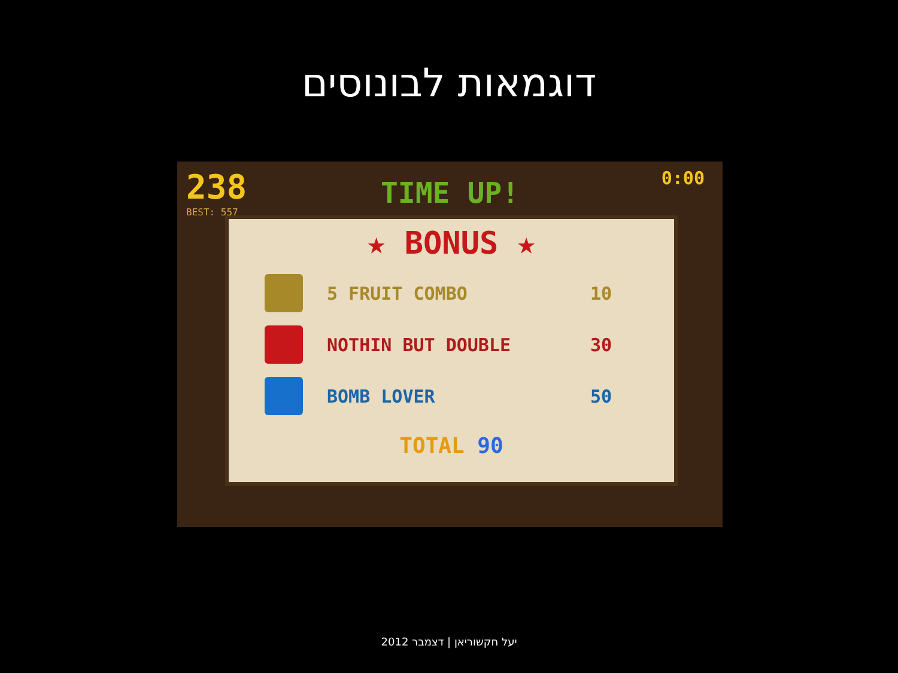דוגמאות לבונוסים
238
BEST: 557
0:00
TIME UP!
★ BONUS ★
5 FRUIT COMBO 10
NOTHIN BUT DOUBLE 30
BOMB LOVER 50
TOTAL 90
יעל חקשוריאן | דצמבר 2012